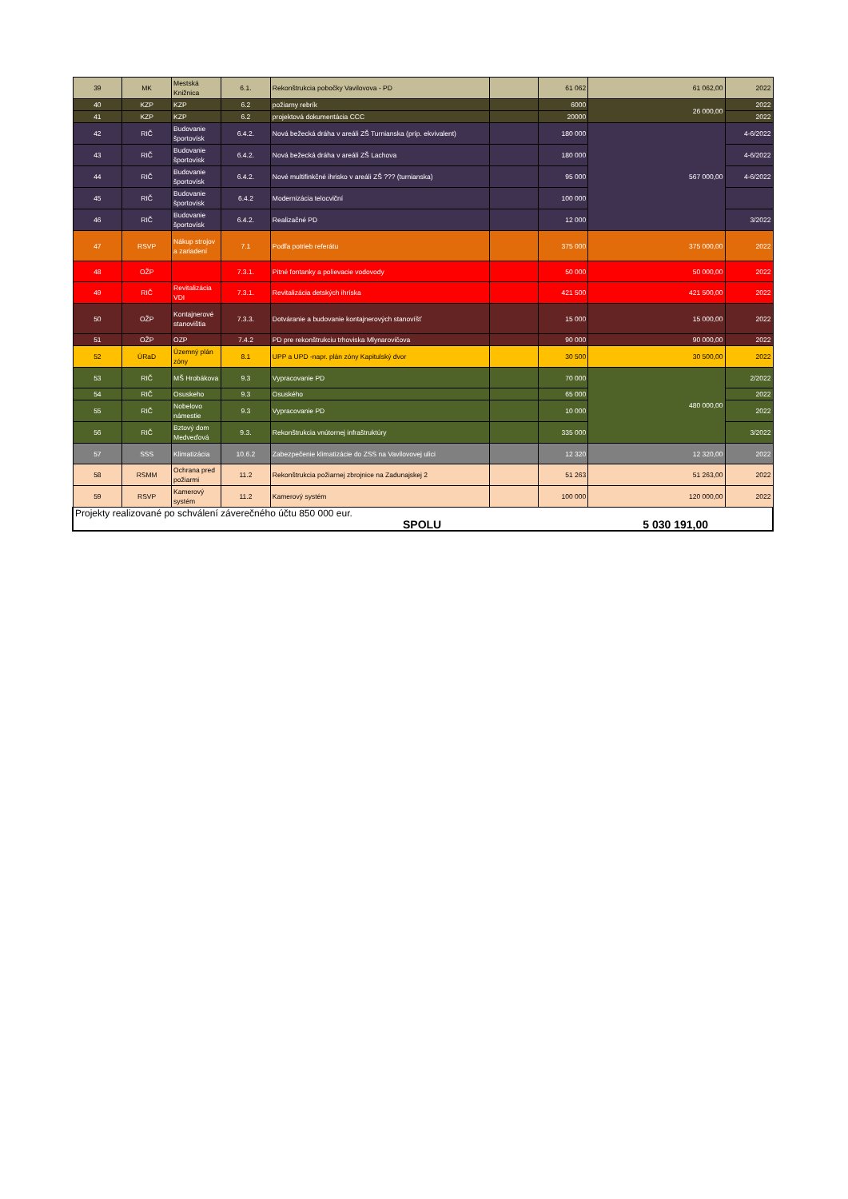| 39 | MK | Mestská Knižnica | 6.1. | Rekonštrukcia pobočky Vavilovova - PD | | 61 062 | 61 062,00 | 2022 |
| 40 | KZP | KZP | 6.2 | požiarny rebrík | | 6000 | 26 000,00 | 2022 |
| 41 | KZP | KZP | 6.2 | projektová dokumentácia CCC | | 20000 | | 2022 |
| 42 | RIČ | Budovanie športovísk | 6.4.2. | Nová bežecká dráha v areáli ZŠ Turnianska (príp. ekvivalent) | | 180 000 | 567 000,00 | 4-6/2022 |
| 43 | RIČ | Budovanie športovísk | 6.4.2. | Nová bežecká dráha v areáli ZŠ Lachova | | 180 000 | | 4-6/2022 |
| 44 | RIČ | Budovanie športovísk | 6.4.2. | Nové multifinkčné ihrisko v areáli ZŠ ??? (turnianska) | | 95 000 | | 4-6/2022 |
| 45 | RIČ | Budovanie športovísk | 6.4.2 | Modernizácia telocviční | | 100 000 | | |
| 46 | RIČ | Budovanie športovísk | 6.4.2. | Realizačné PD | | 12 000 | | 3/2022 |
| 47 | RSVP | Nákup strojov a zariadení | 7.1 | Podľa potrieb referátu | | 375 000 | 375 000,00 | 2022 |
| 48 | OŽP | | 7.3.1. | Pitné fontanky a polievacie vodovody | | 50 000 | 50 000,00 | 2022 |
| 49 | RIČ | Revitalizácia VDI | 7.3.1. | Revitalizácia detských ihríska | | 421 500 | 421 500,00 | 2022 |
| 50 | OŽP | Kontajnerové stanovištia | 7.3.3. | Dotváranie a budovanie kontajnerových stanovíšť | | 15 000 | 15 000,00 | 2022 |
| 51 | OŽP | OZP | 7.4.2 | PD pre rekonštrukciu trhoviska Mlynarovičova | | 90 000 | 90 000,00 | 2022 |
| 52 | ÚRaD | Územný plán zóny | 8.1 | UPP a UPD -napr. plán zóny Kapitulský dvor | | 30 500 | 30 500,00 | 2022 |
| 53 | RIČ | MŠ Hrobákova | 9.3 | Vypracovanie PD | | 70 000 | 480 000,00 | 2/2022 |
| 54 | RIČ | Osuskeho | 9.3 | Osuského | | 65 000 | | 2022 |
| 55 | RIČ | Nobelovo námestie | 9.3 | Vypracovanie PD | | 10 000 | | 2022 |
| 56 | RIČ | Bztový dom Medveďová | 9.3. | Rekonštrukcia vnútornej infraštruktúry | | 335 000 | | 3/2022 |
| 57 | SSS | Klimatizácia | 10.6.2 | Zabezpečenie klimatizácie do ZSS na Vavilovovej ulici | | 12 320 | 12 320,00 | 2022 |
| 58 | RSMM | Ochrana pred požiarmi | 11.2 | Rekonštrukcia požiarnej zbrojnice na Zadunajskej 2 | | 51 263 | 51 263,00 | 2022 |
| 59 | RSVP | Kamerový systém | 11.2 | Kamerový systém | | 100 000 | 120 000,00 | 2022 |
| Projekty realizované po schválení záverečného účtu 850 000 eur. | | | | | | | | |
| SPOLU | | | | | 5 030 191,00 | | | |